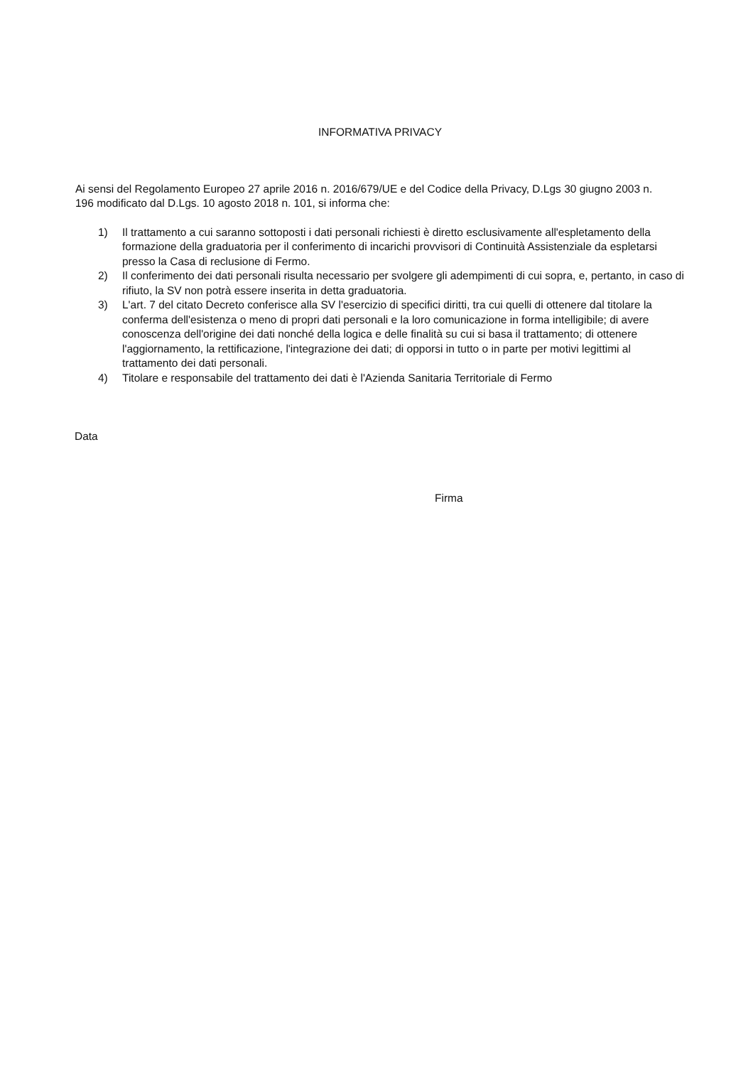INFORMATIVA PRIVACY
Ai sensi del Regolamento Europeo 27 aprile 2016 n. 2016/679/UE e del Codice della Privacy, D.Lgs 30 giugno 2003 n. 196 modificato dal D.Lgs. 10 agosto 2018 n. 101, si informa che:
1) Il trattamento a cui saranno sottoposti i dati personali richiesti è diretto esclusivamente all'espletamento della formazione della graduatoria per il conferimento di incarichi provvisori di Continuità Assistenziale da espletarsi presso la Casa di reclusione di Fermo.
2) Il conferimento dei dati personali risulta necessario per svolgere gli adempimenti di cui sopra, e, pertanto, in caso di rifiuto, la SV non potrà essere inserita in detta graduatoria.
3) L'art. 7 del citato Decreto conferisce alla SV l'esercizio di specifici diritti, tra cui quelli di ottenere dal titolare la conferma dell'esistenza o meno di propri dati personali e la loro comunicazione in forma intelligibile; di avere conoscenza dell'origine dei dati nonché della logica e delle finalità su cui si basa il trattamento; di ottenere l'aggiornamento, la rettificazione, l'integrazione dei dati; di opporsi in tutto o in parte per motivi legittimi al trattamento dei dati personali.
4) Titolare e responsabile del trattamento dei dati è l'Azienda Sanitaria Territoriale di Fermo
Data
Firma